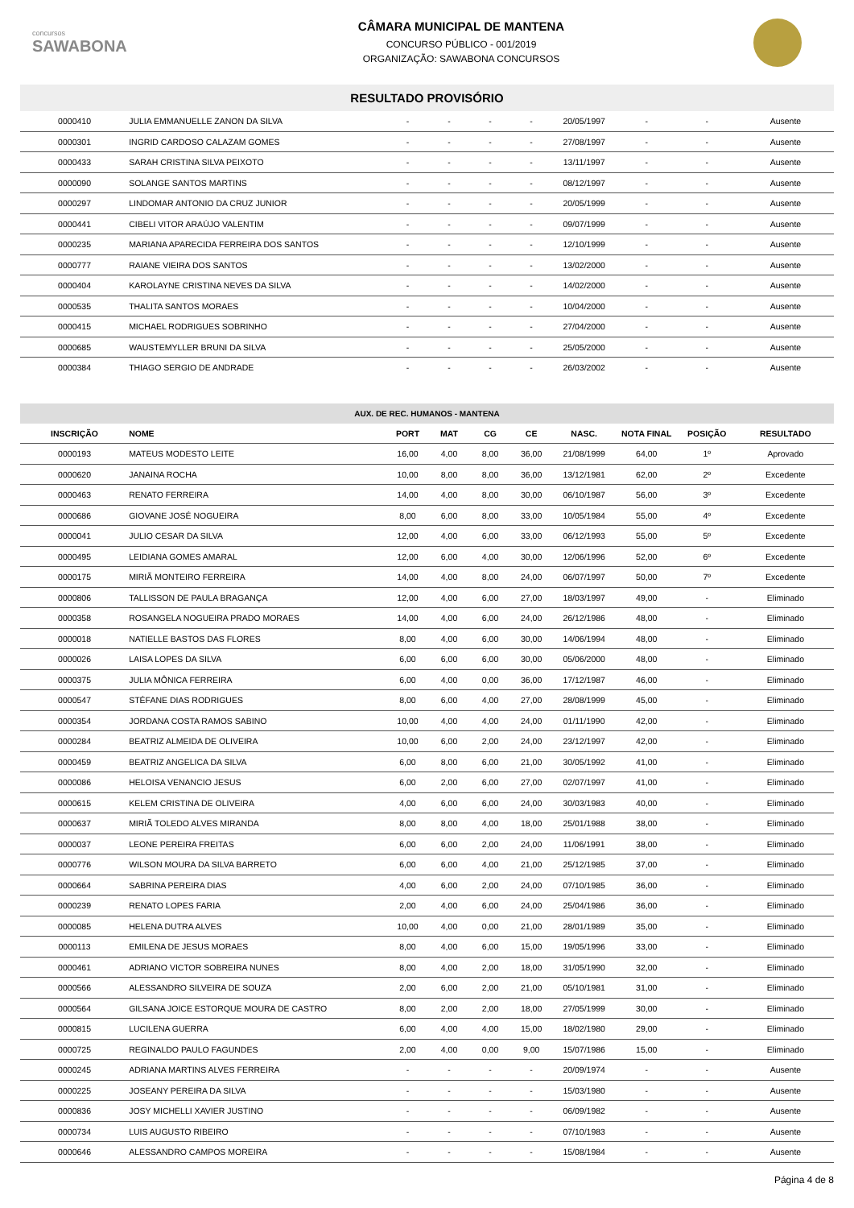concursos
SAWABONA
CÂMARA MUNICIPAL DE MANTENA
CONCURSO PÚBLICO - 001/2019
ORGANIZAÇÃO: SAWABONA CONCURSOS
RESULTADO PROVISÓRIO
| 0000410 | JULIA EMMANUELLE ZANON DA SILVA | - | - | - | - | 20/05/1997 | - | - | Ausente |
| 0000301 | INGRID CARDOSO CALAZAM GOMES | - | - | - | - | 27/08/1997 | - | - | Ausente |
| 0000433 | SARAH CRISTINA SILVA PEIXOTO | - | - | - | - | 13/11/1997 | - | - | Ausente |
| 0000090 | SOLANGE SANTOS MARTINS | - | - | - | - | 08/12/1997 | - | - | Ausente |
| 0000297 | LINDOMAR ANTONIO DA CRUZ JUNIOR | - | - | - | - | 20/05/1999 | - | - | Ausente |
| 0000441 | CIBELI VITOR ARAÚJO VALENTIM | - | - | - | - | 09/07/1999 | - | - | Ausente |
| 0000235 | MARIANA APARECIDA FERREIRA DOS SANTOS | - | - | - | - | 12/10/1999 | - | - | Ausente |
| 0000777 | RAIANE VIEIRA DOS SANTOS | - | - | - | - | 13/02/2000 | - | - | Ausente |
| 0000404 | KAROLAYNE CRISTINA NEVES DA SILVA | - | - | - | - | 14/02/2000 | - | - | Ausente |
| 0000535 | THALITA SANTOS MORAES | - | - | - | - | 10/04/2000 | - | - | Ausente |
| 0000415 | MICHAEL RODRIGUES SOBRINHO | - | - | - | - | 27/04/2000 | - | - | Ausente |
| 0000685 | WAUSTEMYLLER BRUNI DA SILVA | - | - | - | - | 25/05/2000 | - | - | Ausente |
| 0000384 | THIAGO SERGIO DE ANDRADE | - | - | - | - | 26/03/2002 | - | - | Ausente |
AUX. DE REC. HUMANOS - MANTENA
| INSCRIÇÃO | NOME | PORT | MAT | CG | CE | NASC. | NOTA FINAL | POSIÇÃO | RESULTADO |
| --- | --- | --- | --- | --- | --- | --- | --- | --- | --- |
| 0000193 | MATEUS MODESTO LEITE | 16,00 | 4,00 | 8,00 | 36,00 | 21/08/1999 | 64,00 | 1º | Aprovado |
| 0000620 | JANAINA ROCHA | 10,00 | 8,00 | 8,00 | 36,00 | 13/12/1981 | 62,00 | 2º | Excedente |
| 0000463 | RENATO FERREIRA | 14,00 | 4,00 | 8,00 | 30,00 | 06/10/1987 | 56,00 | 3º | Excedente |
| 0000686 | GIOVANE JOSÉ NOGUEIRA | 8,00 | 6,00 | 8,00 | 33,00 | 10/05/1984 | 55,00 | 4º | Excedente |
| 0000041 | JULIO CESAR DA SILVA | 12,00 | 4,00 | 6,00 | 33,00 | 06/12/1993 | 55,00 | 5º | Excedente |
| 0000495 | LEIDIANA GOMES AMARAL | 12,00 | 6,00 | 4,00 | 30,00 | 12/06/1996 | 52,00 | 6º | Excedente |
| 0000175 | MIRIÃ MONTEIRO FERREIRA | 14,00 | 4,00 | 8,00 | 24,00 | 06/07/1997 | 50,00 | 7º | Excedente |
| 0000806 | TALLISSON DE PAULA BRAGANÇA | 12,00 | 4,00 | 6,00 | 27,00 | 18/03/1997 | 49,00 | - | Eliminado |
| 0000358 | ROSANGELA NOGUEIRA PRADO MORAES | 14,00 | 4,00 | 6,00 | 24,00 | 26/12/1986 | 48,00 | - | Eliminado |
| 0000018 | NATIELLE BASTOS DAS FLORES | 8,00 | 4,00 | 6,00 | 30,00 | 14/06/1994 | 48,00 | - | Eliminado |
| 0000026 | LAISA LOPES DA SILVA | 6,00 | 6,00 | 6,00 | 30,00 | 05/06/2000 | 48,00 | - | Eliminado |
| 0000375 | JULIA MÔNICA FERREIRA | 6,00 | 4,00 | 0,00 | 36,00 | 17/12/1987 | 46,00 | - | Eliminado |
| 0000547 | STÉFANE DIAS RODRIGUES | 8,00 | 6,00 | 4,00 | 27,00 | 28/08/1999 | 45,00 | - | Eliminado |
| 0000354 | JORDANA COSTA RAMOS SABINO | 10,00 | 4,00 | 4,00 | 24,00 | 01/11/1990 | 42,00 | - | Eliminado |
| 0000284 | BEATRIZ ALMEIDA DE OLIVEIRA | 10,00 | 6,00 | 2,00 | 24,00 | 23/12/1997 | 42,00 | - | Eliminado |
| 0000459 | BEATRIZ ANGELICA DA SILVA | 6,00 | 8,00 | 6,00 | 21,00 | 30/05/1992 | 41,00 | - | Eliminado |
| 0000086 | HELOISA VENANCIO JESUS | 6,00 | 2,00 | 6,00 | 27,00 | 02/07/1997 | 41,00 | - | Eliminado |
| 0000615 | KELEM CRISTINA DE OLIVEIRA | 4,00 | 6,00 | 6,00 | 24,00 | 30/03/1983 | 40,00 | - | Eliminado |
| 0000637 | MIRIÃ TOLEDO ALVES MIRANDA | 8,00 | 8,00 | 4,00 | 18,00 | 25/01/1988 | 38,00 | - | Eliminado |
| 0000037 | LEONE PEREIRA FREITAS | 6,00 | 6,00 | 2,00 | 24,00 | 11/06/1991 | 38,00 | - | Eliminado |
| 0000776 | WILSON MOURA DA SILVA BARRETO | 6,00 | 6,00 | 4,00 | 21,00 | 25/12/1985 | 37,00 | - | Eliminado |
| 0000664 | SABRINA PEREIRA DIAS | 4,00 | 6,00 | 2,00 | 24,00 | 07/10/1985 | 36,00 | - | Eliminado |
| 0000239 | RENATO LOPES FARIA | 2,00 | 4,00 | 6,00 | 24,00 | 25/04/1986 | 36,00 | - | Eliminado |
| 0000085 | HELENA DUTRA ALVES | 10,00 | 4,00 | 0,00 | 21,00 | 28/01/1989 | 35,00 | - | Eliminado |
| 0000113 | EMILENA DE JESUS MORAES | 8,00 | 4,00 | 6,00 | 15,00 | 19/05/1996 | 33,00 | - | Eliminado |
| 0000461 | ADRIANO VICTOR SOBREIRA NUNES | 8,00 | 4,00 | 2,00 | 18,00 | 31/05/1990 | 32,00 | - | Eliminado |
| 0000566 | ALESSANDRO SILVEIRA DE SOUZA | 2,00 | 6,00 | 2,00 | 21,00 | 05/10/1981 | 31,00 | - | Eliminado |
| 0000564 | GILSANA JOICE ESTORQUE MOURA DE CASTRO | 8,00 | 2,00 | 2,00 | 18,00 | 27/05/1999 | 30,00 | - | Eliminado |
| 0000815 | LUCILENA GUERRA | 6,00 | 4,00 | 4,00 | 15,00 | 18/02/1980 | 29,00 | - | Eliminado |
| 0000725 | REGINALDO PAULO FAGUNDES | 2,00 | 4,00 | 0,00 | 9,00 | 15/07/1986 | 15,00 | - | Eliminado |
| 0000245 | ADRIANA MARTINS ALVES FERREIRA | - | - | - | - | 20/09/1974 | - | - | Ausente |
| 0000225 | JOSEANY PEREIRA DA SILVA | - | - | - | - | 15/03/1980 | - | - | Ausente |
| 0000836 | JOSY MICHELLI XAVIER JUSTINO | - | - | - | - | 06/09/1982 | - | - | Ausente |
| 0000734 | LUIS AUGUSTO RIBEIRO | - | - | - | - | 07/10/1983 | - | - | Ausente |
| 0000646 | ALESSANDRO CAMPOS MOREIRA | - | - | - | - | 15/08/1984 | - | - | Ausente |
Página 4 de 8